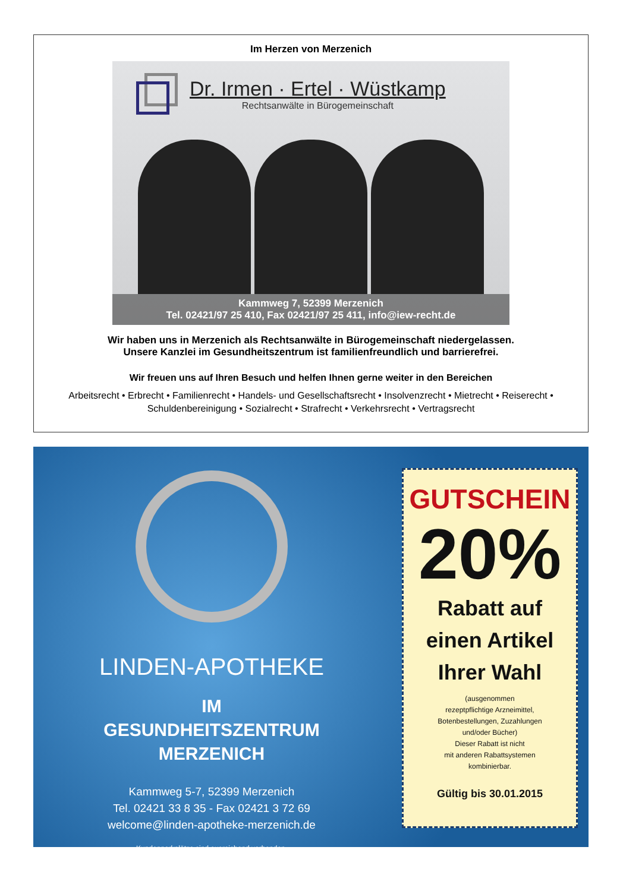Im Herzen von Merzenich
Dr. Irmen · Ertel · Wüstkamp
Rechtsanwälte in Bürogemeinschaft
Kammweg 7, 52399 Merzenich
Tel. 02421/97 25 410, Fax 02421/97 25 411, info@iew-recht.de
Wir haben uns in Merzenich als Rechtsanwälte in Bürogemeinschaft niedergelassen.
Unsere Kanzlei im Gesundheitszentrum ist familienfreundlich und barrierefrei.
Wir freuen uns auf Ihren Besuch und helfen Ihnen gerne weiter in den Bereichen
Arbeitsrecht • Erbrecht • Familienrecht • Handels- und Gesellschaftsrecht • Insolvenzrecht • Mietrecht • Reiserecht • Schuldenbereinigung • Sozialrecht • Strafrecht • Verkehrsrecht • Vertragsrecht
LINDEN-APOTHEKE
IM
GESUNDHEITSZENTRUM
MERZENICH
Kammweg 5-7, 52399 Merzenich
Tel. 02421 33 8 35 - Fax 02421 3 72 69
welcome@linden-apotheke-merzenich.de
Kundenparkplätze sind ausreichend vorhanden.
GUTSCHEIN
20%
Rabatt auf
einen Artikel
Ihrer Wahl
(ausgenommen
rezeptpflichtige Arzneimittel,
Botenbestellungen, Zuzahlungen
und/oder Bücher)
Dieser Rabatt ist nicht
mit anderen Rabattsystemen
kombinierbar.
Gültig bis 30.01.2015